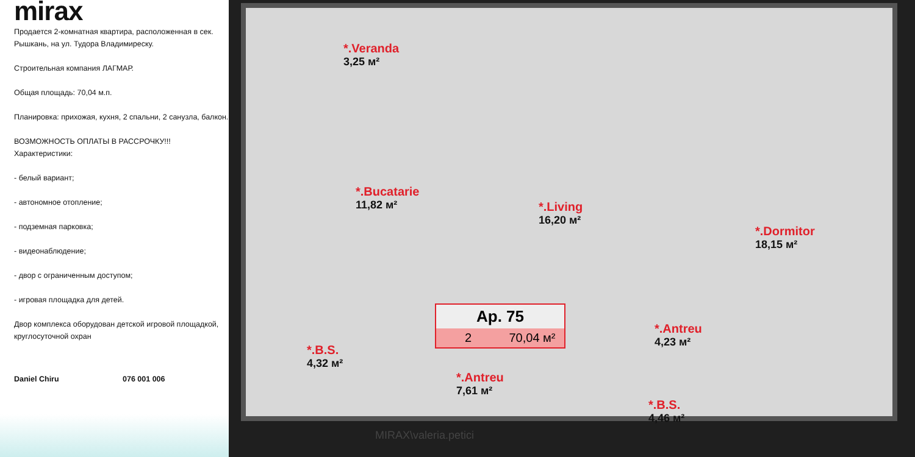mirax
Продается 2-комнатная квартира, расположенная в сек. Рышкань, на ул. Тудора Владимиреску.
Строительная компания ЛАГМАР.
Общая площадь: 70,04 м.п.
Планировка: прихожая, кухня, 2 спальни, 2 санузла, балкон.
ВОЗМОЖНОСТЬ ОПЛАТЫ В РАССРОЧКУ!!!
Характеристики:
- белый вариант;
- автономное отопление;
- подземная парковка;
- видеонаблюдение;
- двор с ограниченным доступом;
- игровая площадка для детей.
Двор комплекса оборудован детской игровой площадкой, круглосуточной охран
Daniel Chiru 076 001 006
*.Veranda
3,25 м²
*.Bucatarie
11,82 м²
*.Living
16,20 м²
*.Dormitor
18,15 м²
*.Antreu
4,23 м²
*.B.S.
4,32 м²
*.Antreu
7,61 м²
*.B.S.
4,46 м²
Ap. 75
2 70,04 м²
MIRAX\valeria.petici